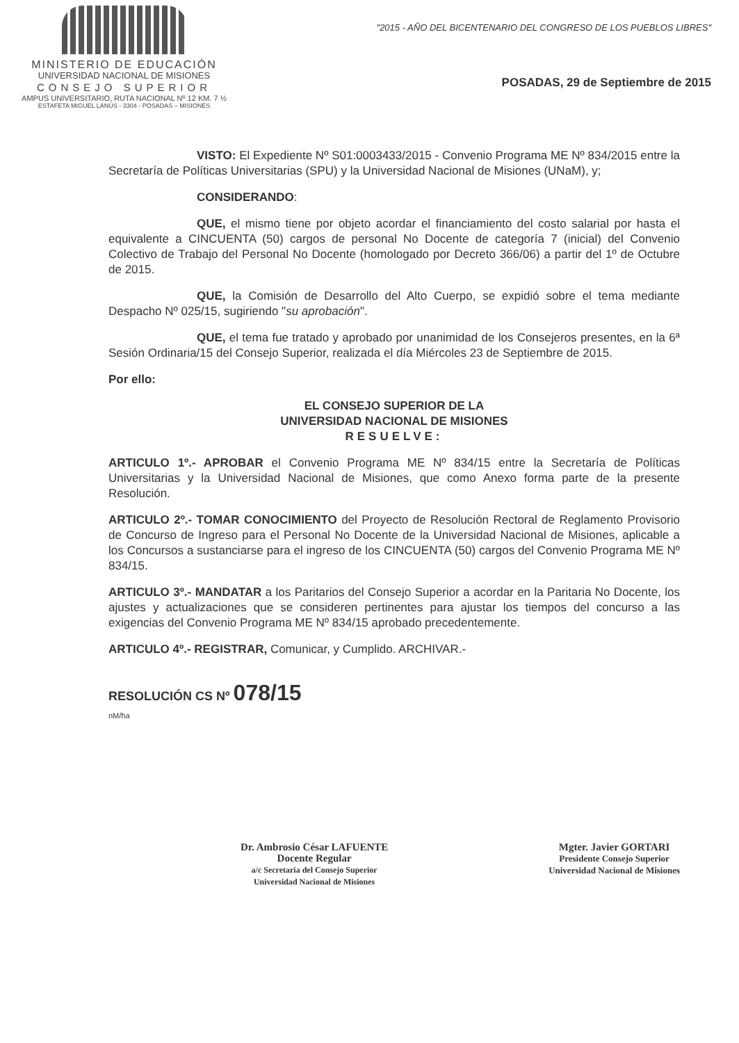MINISTERIO DE EDUCACIÓN
UNIVERSIDAD NACIONAL DE MISIONES
CONSEJO SUPERIOR
AMPUS UNIVERSITARIO, RUTA NACIONAL Nº 12 KM. 7 ½
ESTAFETA MIGUEL LANÚS - 3304 - POSADAS – MISIONES
"2015 - AÑO DEL BICENTENARIO DEL CONGRESO DE LOS PUEBLOS LIBRES"
POSADAS, 29 de Septiembre de 2015
VISTO: El Expediente Nº S01:0003433/2015 - Convenio Programa ME Nº 834/2015 entre la Secretaría de Políticas Universitarias (SPU) y la Universidad Nacional de Misiones (UNaM), y;
CONSIDERANDO:
QUE, el mismo tiene por objeto acordar el financiamiento del costo salarial por hasta el equivalente a CINCUENTA (50) cargos de personal No Docente de categoría 7 (inicial) del Convenio Colectivo de Trabajo del Personal No Docente (homologado por Decreto 366/06) a partir del 1º de Octubre de 2015.
QUE, la Comisión de Desarrollo del Alto Cuerpo, se expidió sobre el tema mediante Despacho Nº 025/15, sugiriendo "su aprobación".
QUE, el tema fue tratado y aprobado por unanimidad de los Consejeros presentes, en la 6ª Sesión Ordinaria/15 del Consejo Superior, realizada el día Miércoles 23 de Septiembre de 2015.
Por ello:
EL CONSEJO SUPERIOR DE LA
UNIVERSIDAD NACIONAL DE MISIONES
RESUELVE:
ARTICULO 1º.- APROBAR el Convenio Programa ME Nº 834/15 entre la Secretaría de Políticas Universitarias y la Universidad Nacional de Misiones, que como Anexo forma parte de la presente Resolución.
ARTICULO 2º.- TOMAR CONOCIMIENTO del Proyecto de Resolución Rectoral de Reglamento Provisorio de Concurso de Ingreso para el Personal No Docente de la Universidad Nacional de Misiones, aplicable a los Concursos a sustanciarse para el ingreso de los CINCUENTA (50) cargos del Convenio Programa ME Nº 834/15.
ARTICULO 3º.- MANDATAR a los Paritarios del Consejo Superior a acordar en la Paritaria No Docente, los ajustes y actualizaciones que se consideren pertinentes para ajustar los tiempos del concurso a las exigencias del Convenio Programa ME Nº 834/15 aprobado precedentemente.
ARTICULO 4º.- REGISTRAR, Comunicar, y Cumplido. ARCHIVAR.-
RESOLUCIÓN CS Nº 078/15
nM/ha
Dr. Ambrosio César LAFUENTE
Docente Regular
a/c Secretaria del Consejo Superior
Universidad Nacional de Misiones
Mgter. Javier GORTARI
Presidente Consejo Superior
Universidad Nacional de Misiones